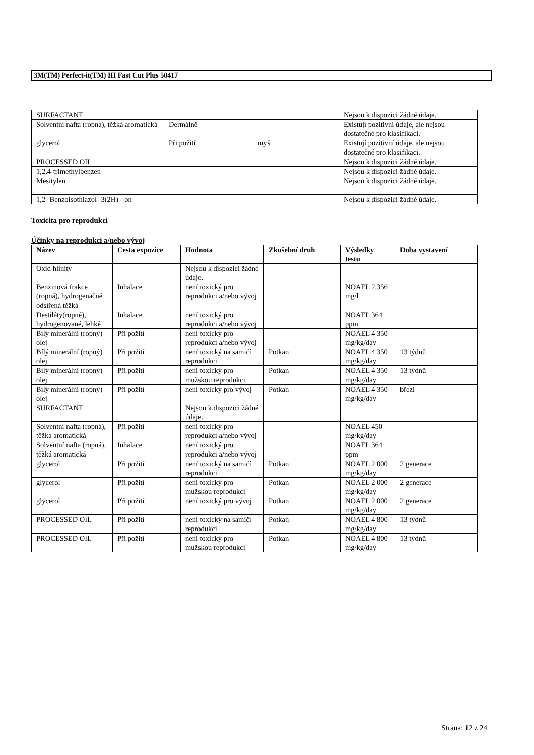3M(TM) Perfect-it(TM) III Fast Cut Plus 50417
| SURFACTANT | | | Nejsou k dispozici žádné údaje. |
| Solventní nafta (ropná), těžká aromatická | Dermálně | | Existují pozitivní údaje, ale nejsou dostatečné pro klasifikaci. |
| glycerol | Při požití | myš | Existují pozitivní údaje, ale nejsou dostatečné pro klasifikaci. |
| PROCESSED OIL | | | Nejsou k dispozici žádné údaje. |
| 1,2,4-trimethylbenzen | | | Nejsou k dispozici žádné údaje. |
| Mesitylen | | | Nejsou k dispozici žádné údaje. |
| 1,2- Benzoisothiazol- 3(2H) - on | | | Nejsou k dispozici žádné údaje. |
Toxicita pro reprodukci
Účinky na reprodukci a/nebo vývoj
| Název | Cesta expozice | Hodnota | Zkušební druh | Výsledky testu | Doba vystavení |
| --- | --- | --- | --- | --- | --- |
| Oxid hlinitý | | Nejsou k dispozici žádné údaje. | | | |
| Benzinová frakce (ropná), hydrogenačně odsířená těžká | Inhalace | není toxický pro reprodukci a/nebo vývoj | | NOAEL 2,356 mg/l | |
| Destiláty(ropné), hydrogenované, lehké | Inhalace | není toxický pro reprodukci a/nebo vývoj | | NOAEL 364 ppm | |
| Bílý minerální (ropný) olej | Při požití | není toxický pro reprodukci a/nebo vývoj | | NOAEL 4 350 mg/kg/day | |
| Bílý minerální (ropný) olej | Při požití | není toxický na samičí reprodukci | Potkan | NOAEL 4 350 mg/kg/day | 13 týdnů |
| Bílý minerální (ropný) olej | Při požití | není toxický pro mužskou reprodukci | Potkan | NOAEL 4 350 mg/kg/day | 13 týdnů |
| Bílý minerální (ropný) olej | Při požití | není toxický pro vývoj | Potkan | NOAEL 4 350 mg/kg/day | březí |
| SURFACTANT | | Nejsou k dispozici žádné údaje. | | | |
| Solventní nafta (ropná), těžká aromatická | Při požití | není toxický pro reprodukci a/nebo vývoj | | NOAEL 450 mg/kg/day | |
| Solventní nafta (ropná), těžká aromatická | Inhalace | není toxický pro reprodukci a/nebo vývoj | | NOAEL 364 ppm | |
| glycerol | Při požití | není toxický na samičí reprodukci | Potkan | NOAEL 2 000 mg/kg/day | 2 generace |
| glycerol | Při požití | není toxický pro mužskou reprodukci | Potkan | NOAEL 2 000 mg/kg/day | 2 generace |
| glycerol | Při požití | není toxický pro vývoj | Potkan | NOAEL 2 000 mg/kg/day | 2 generace |
| PROCESSED OIL | Při požití | není toxický na samičí reprodukci | Potkan | NOAEL 4 800 mg/kg/day | 13 týdnů |
| PROCESSED OIL | Při požití | není toxický pro mužskou reprodukci | Potkan | NOAEL 4 800 mg/kg/day | 13 týdnů |
Strana: 12 z 24